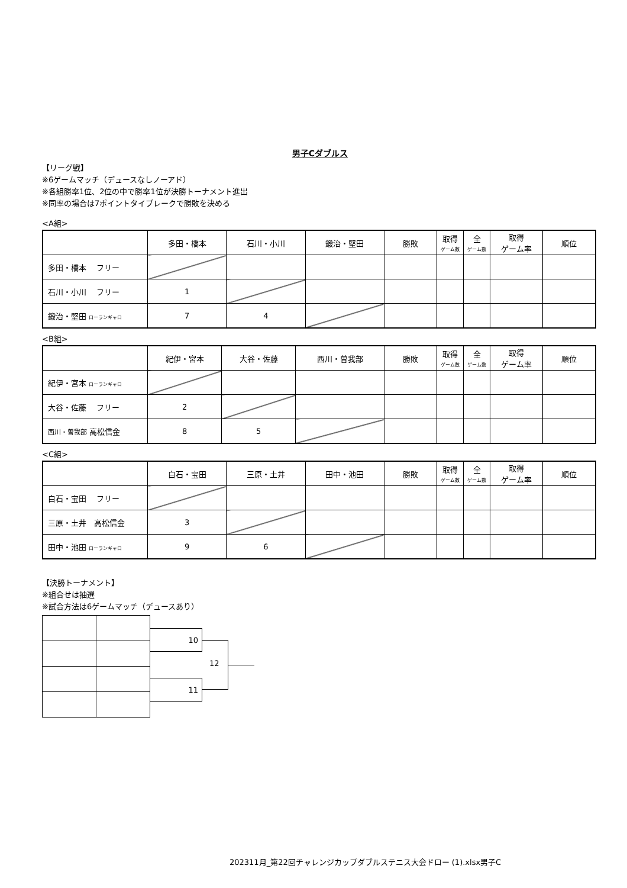男子Cダブルス
【リーグ戦】
※6ゲームマッチ（デュースなしノーアド）
※各組勝率1位、2位の中で勝率1位が決勝トーナメント進出
※同率の場合は7ポイントタイブレークで勝敗を決める
<A組>
| | 多田・橋本 | 石川・小川 | 鍛治・堅田 | 勝敗 | 取得 ゲーム数 | 全 ゲーム数 | 取得 ゲーム率 | 順位 |
| 多田・橋本 フリー | | | | | | | | |
| 石川・小川 フリー | 1 | | | | | | | |
| 鍛治・堅田 ローランギャロ | 7 | 4 | | | | | | |
<B組>
| | 紀伊・宮本 | 大谷・佐藤 | 西川・曽我部 | 勝敗 | 取得 ゲーム数 | 全 ゲーム数 | 取得 ゲーム率 | 順位 |
| 紀伊・宮本 ローランギャロ | | | | | | | | |
| 大谷・佐藤 フリー | 2 | | | | | | | |
| 西川・曽我部 高松信金 | 8 | 5 | | | | | | |
<C組>
| | 白石・宝田 | 三原・土井 | 田中・池田 | 勝敗 | 取得 ゲーム数 | 全 ゲーム数 | 取得 ゲーム率 | 順位 |
| 白石・宝田 フリー | | | | | | | | |
| 三原・土井 高松信金 | 3 | | | | | | | |
| 田中・池田 ローランギャロ | 9 | 6 | | | | | | |
【決勝トーナメント】
※組合せは抽選
※試合方法は6ゲームマッチ（デュースあり）
10
11
12
202311月_第22回チャレンジカップダブルステニス大会ドロー (1).xlsx男子C